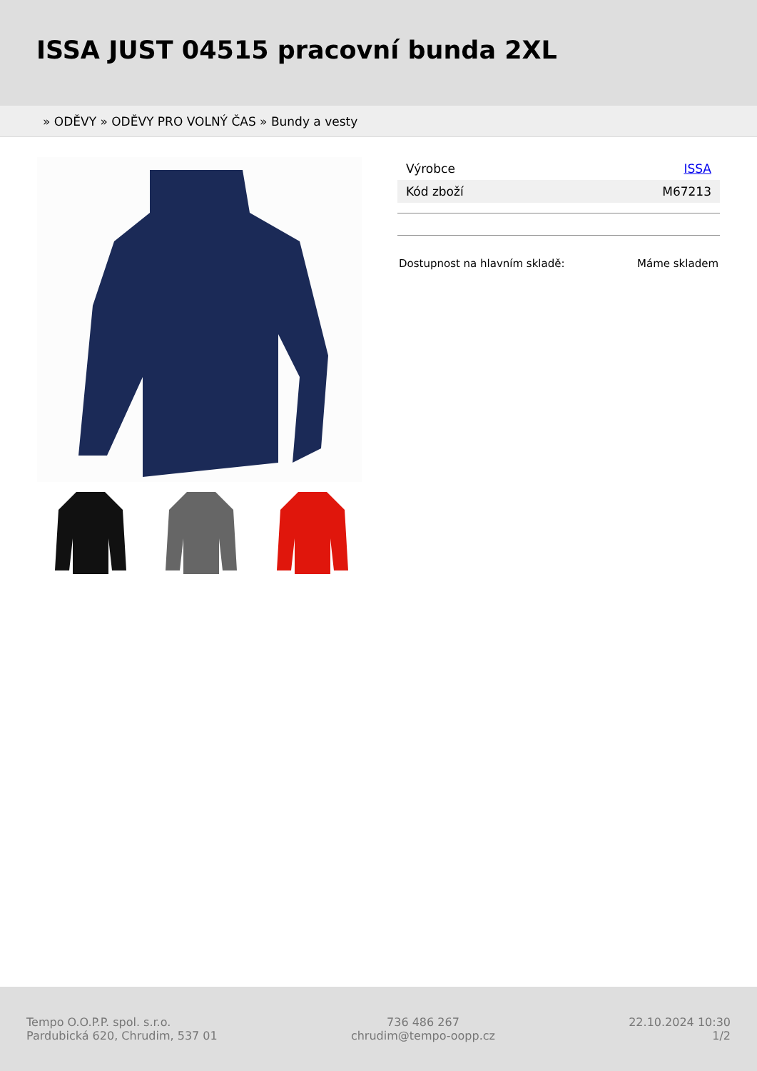ISSA JUST 04515 pracovní bunda 2XL
» ODĚVY » ODĚVY PRO VOLNÝ ČAS » Bundy a vesty
| Výrobce | ISSA |
| Kód zboží | M67213 |
Dostupnost na hlavním skladě: Máme skladem
Tempo O.O.P.P. spol. s.r.o.
Pardubická 620, Chrudim, 537 01
736 486 267
chrudim@tempo-oopp.cz
22.10.2024 10:30
1/2